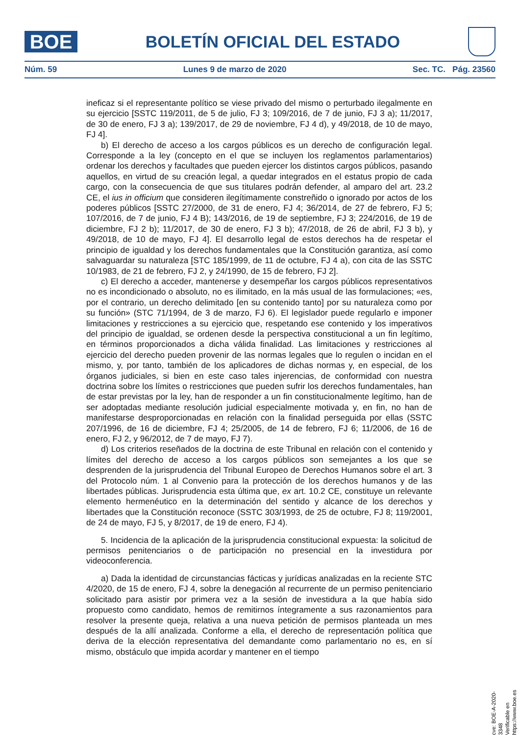BOE
BOLETÍN OFICIAL DEL ESTADO
Núm. 59 Lunes 9 de marzo de 2020 Sec. TC. Pág. 23560
ineficaz si el representante político se viese privado del mismo o perturbado ilegalmente en su ejercicio [SSTC 119/2011, de 5 de julio, FJ 3; 109/2016, de 7 de junio, FJ 3 a); 11/2017, de 30 de enero, FJ 3 a); 139/2017, de 29 de noviembre, FJ 4 d), y 49/2018, de 10 de mayo, FJ 4].
b) El derecho de acceso a los cargos públicos es un derecho de configuración legal. Corresponde a la ley (concepto en el que se incluyen los reglamentos parlamentarios) ordenar los derechos y facultades que pueden ejercer los distintos cargos públicos, pasando aquellos, en virtud de su creación legal, a quedar integrados en el estatus propio de cada cargo, con la consecuencia de que sus titulares podrán defender, al amparo del art. 23.2 CE, el ius in officium que consideren ilegítimamente constreñido o ignorado por actos de los poderes públicos [SSTC 27/2000, de 31 de enero, FJ 4; 36/2014, de 27 de febrero, FJ 5; 107/2016, de 7 de junio, FJ 4 B); 143/2016, de 19 de septiembre, FJ 3; 224/2016, de 19 de diciembre, FJ 2 b); 11/2017, de 30 de enero, FJ 3 b); 47/2018, de 26 de abril, FJ 3 b), y 49/2018, de 10 de mayo, FJ 4]. El desarrollo legal de estos derechos ha de respetar el principio de igualdad y los derechos fundamentales que la Constitución garantiza, así como salvaguardar su naturaleza [STC 185/1999, de 11 de octubre, FJ 4 a), con cita de las SSTC 10/1983, de 21 de febrero, FJ 2, y 24/1990, de 15 de febrero, FJ 2].
c) El derecho a acceder, mantenerse y desempeñar los cargos públicos representativos no es incondicionado o absoluto, no es ilimitado, en la más usual de las formulaciones; «es, por el contrario, un derecho delimitado [en su contenido tanto] por su naturaleza como por su función» (STC 71/1994, de 3 de marzo, FJ 6). El legislador puede regularlo e imponer limitaciones y restricciones a su ejercicio que, respetando ese contenido y los imperativos del principio de igualdad, se ordenen desde la perspectiva constitucional a un fin legítimo, en términos proporcionados a dicha válida finalidad. Las limitaciones y restricciones al ejercicio del derecho pueden provenir de las normas legales que lo regulen o incidan en el mismo, y, por tanto, también de los aplicadores de dichas normas y, en especial, de los órganos judiciales, si bien en este caso tales injerencias, de conformidad con nuestra doctrina sobre los límites o restricciones que pueden sufrir los derechos fundamentales, han de estar previstas por la ley, han de responder a un fin constitucionalmente legítimo, han de ser adoptadas mediante resolución judicial especialmente motivada y, en fin, no han de manifestarse desproporcionadas en relación con la finalidad perseguida por ellas (SSTC 207/1996, de 16 de diciembre, FJ 4; 25/2005, de 14 de febrero, FJ 6; 11/2006, de 16 de enero, FJ 2, y 96/2012, de 7 de mayo, FJ 7).
d) Los criterios reseñados de la doctrina de este Tribunal en relación con el contenido y límites del derecho de acceso a los cargos públicos son semejantes a los que se desprenden de la jurisprudencia del Tribunal Europeo de Derechos Humanos sobre el art. 3 del Protocolo núm. 1 al Convenio para la protección de los derechos humanos y de las libertades públicas. Jurisprudencia esta última que, ex art. 10.2 CE, constituye un relevante elemento hermenéutico en la determinación del sentido y alcance de los derechos y libertades que la Constitución reconoce (SSTC 303/1993, de 25 de octubre, FJ 8; 119/2001, de 24 de mayo, FJ 5, y 8/2017, de 19 de enero, FJ 4).
5. Incidencia de la aplicación de la jurisprudencia constitucional expuesta: la solicitud de permisos penitenciarios o de participación no presencial en la investidura por videoconferencia.
a) Dada la identidad de circunstancias fácticas y jurídicas analizadas en la reciente STC 4/2020, de 15 de enero, FJ 4, sobre la denegación al recurrente de un permiso penitenciario solicitado para asistir por primera vez a la sesión de investidura a la que había sido propuesto como candidato, hemos de remitirnos íntegramente a sus razonamientos para resolver la presente queja, relativa a una nueva petición de permisos planteada un mes después de la allí analizada. Conforme a ella, el derecho de representación política que deriva de la elección representativa del demandante como parlamentario no es, en sí mismo, obstáculo que impida acordar y mantener en el tiempo
cve: BOE-A-2020-3348
Verificable en https://www.boe.es